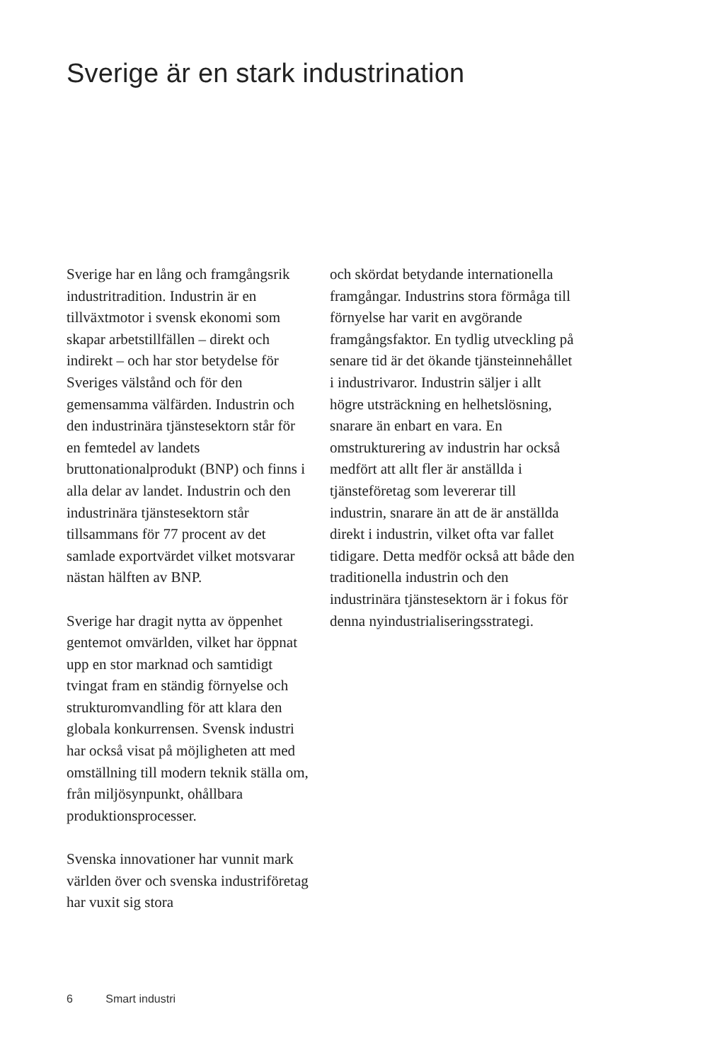Sverige är en stark industrination
Sverige har en lång och framgångsrik industritradition. Industrin är en tillväxtmotor i svensk ekonomi som skapar arbetstillfällen – direkt och indirekt – och har stor betydelse för Sveriges välstånd och för den gemensamma välfärden. Industrin och den industrinära tjänstesektorn står för en femtedel av landets bruttonationalprodukt (BNP) och finns i alla delar av landet. Industrin och den industrinära tjänstesektorn står tillsammans för 77 procent av det samlade exportvärdet vilket motsvarar nästan hälften av BNP.
Sverige har dragit nytta av öppenhet gentemot omvärlden, vilket har öppnat upp en stor marknad och samtidigt tvingat fram en ständig förnyelse och strukturomvandling för att klara den globala konkurrensen. Svensk industri har också visat på möjligheten att med omställning till modern teknik ställa om, från miljösynpunkt, ohållbara produktionsprocesser.
Svenska innovationer har vunnit mark världen över och svenska industriföretag har vuxit sig stora
och skördat betydande internationella framgångar. Industrins stora förmåga till förnyelse har varit en avgörande framgångsfaktor. En tydlig utveckling på senare tid är det ökande tjänsteinnehållet i industrivaror. Industrin säljer i allt högre utsträckning en helhetslösning, snarare än enbart en vara. En omstrukturering av industrin har också medfört att allt fler är anställda i tjänsteföretag som levererar till industrin, snarare än att de är anställda direkt i industrin, vilket ofta var fallet tidigare. Detta medför också att både den traditionella industrin och den industrinära tjänstesektorn är i fokus för denna nyindustrialiseringsstrategi.
6 Smart industri